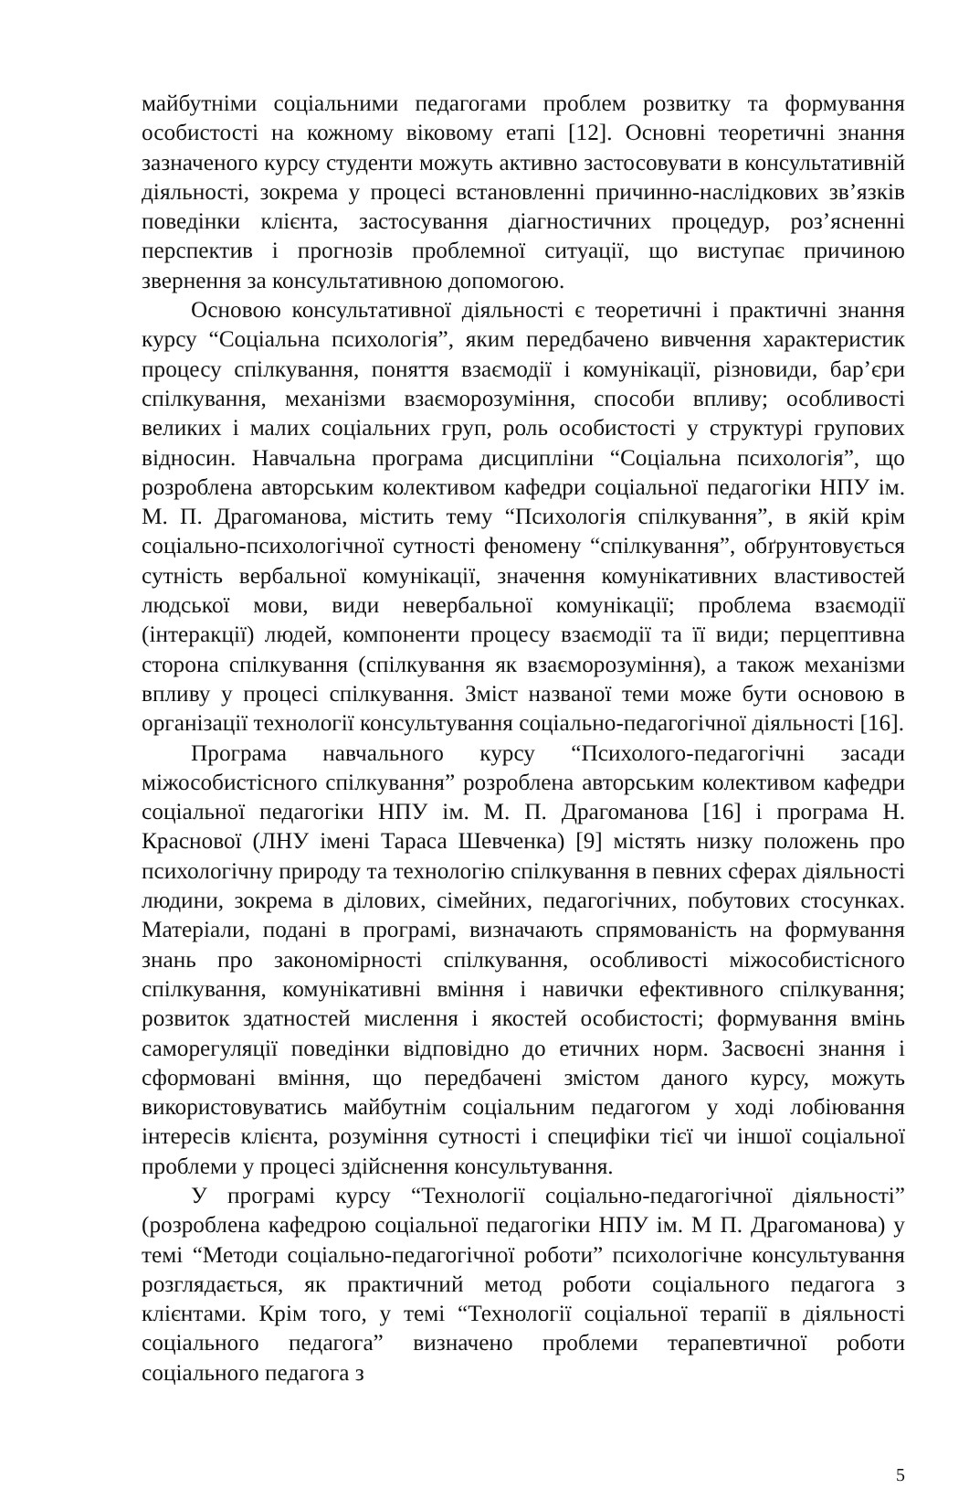майбутніми соціальними педагогами проблем розвитку та формування особистості на кожному віковому етапі [12]. Основні теоретичні знання зазначеного курсу студенти можуть активно застосовувати в консультативній діяльності, зокрема у процесі встановленні причинно-наслідкових зв’язків поведінки клієнта, застосування діагностичних процедур, роз’ясненні перспектив і прогнозів проблемної ситуації, що виступає причиною звернення за консультативною допомогою.
Основою консультативної діяльності є теоретичні і практичні знання курсу “Соціальна психологія”, яким передбачено вивчення характеристик процесу спілкування, поняття взаємодії і комунікації, різновиди, бар’єри спілкування, механізми взаєморозуміння, способи впливу; особливості великих і малих соціальних груп, роль особистості у структурі групових відносин. Навчальна програма дисципліни “Соціальна психологія”, що розроблена авторським колективом кафедри соціальної педагогіки НПУ ім. М. П. Драгоманова, містить тему “Психологія спілкування”, в якій крім соціально-психологічної сутності феномену “спілкування”, обґрунтовується сутність вербальної комунікації, значення комунікативних властивостей людської мови, види невербальної комунікації; проблема взаємодії (інтеракції) людей, компоненти процесу взаємодії та її види; перцептивна сторона спілкування (спілкування як взаєморозуміння), а також механізми впливу у процесі спілкування. Зміст названої теми може бути основою в організації технології консультування соціально-педагогічної діяльності [16].
Програма навчального курсу “Психолого-педагогічні засади міжособистісного спілкування” розроблена авторським колективом кафедри соціальної педагогіки НПУ ім. М. П. Драгоманова [16] і програма Н. Краснової (ЛНУ імені Тараса Шевченка) [9] містять низку положень про психологічну природу та технологію спілкування в певних сферах діяльності людини, зокрема в ділових, сімейних, педагогічних, побутових стосунках. Матеріали, подані в програмі, визначають спрямованість на формування знань про закономірності спілкування, особливості міжособистісного спілкування, комунікативні вміння і навички ефективного спілкування; розвиток здатностей мислення і якостей особистості; формування вмінь саморегуляції поведінки відповідно до етичних норм. Засвоєні знання і сформовані вміння, що передбачені змістом даного курсу, можуть використовуватись майбутнім соціальним педагогом у ході лобіювання інтересів клієнта, розуміння сутності і специфіки тієї чи іншої соціальної проблеми у процесі здійснення консультування.
У програмі курсу “Технології соціально-педагогічної діяльності” (розроблена кафедрою соціальної педагогіки НПУ ім. М П. Драгоманова) у темі “Методи соціально-педагогічної роботи” психологічне консультування розглядається, як практичний метод роботи соціального педагога з клієнтами. Крім того, у темі “Технології соціальної терапії в діяльності соціального педагога” визначено проблеми терапевтичної роботи соціального педагога з
5